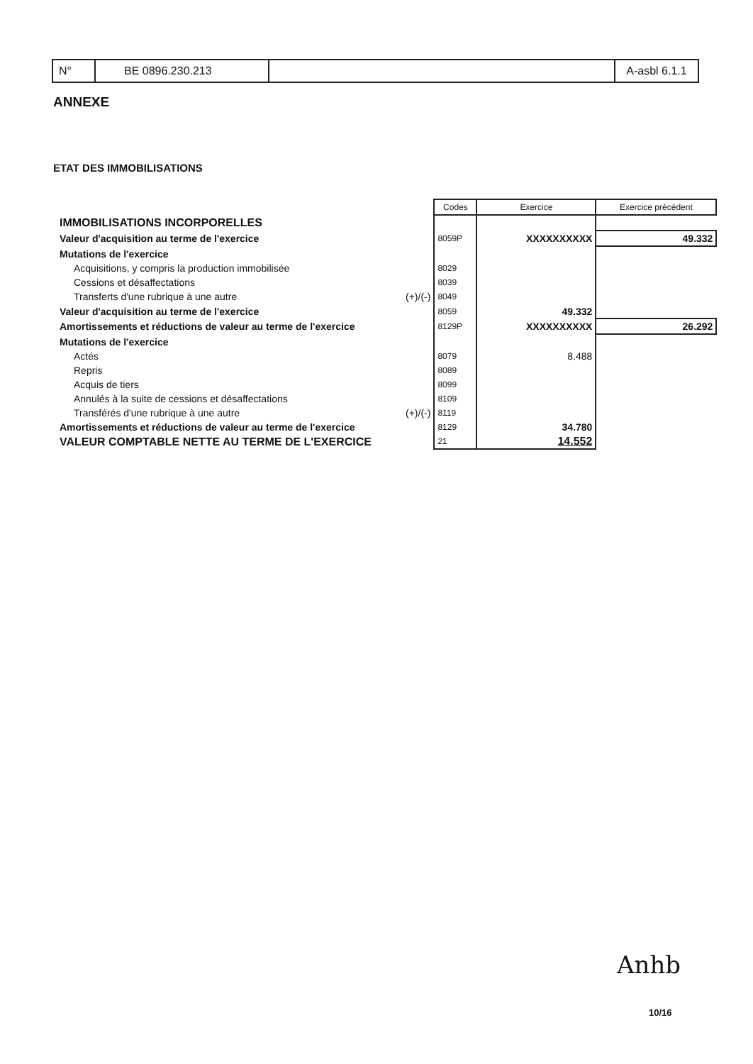| N° | BE 0896.230.213 | | A-asbl 6.1.1 |
ANNEXE
ETAT DES IMMOBILISATIONS
| | | Codes | Exercice | Exercice précédent |
| IMMOBILISATIONS INCORPORELLES | | | | |
| Valeur d'acquisition au terme de l'exercice | | 8059P | XXXXXXXXXX | 49.332 |
| Mutations de l'exercice | | | | |
| Acquisitions, y compris la production immobilisée | | 8029 | | |
| Cessions et désaffectations | | 8039 | | |
| Transferts d'une rubrique à une autre | (+)/(-) | 8049 | | |
| Valeur d'acquisition au terme de l'exercice | | 8059 | 49.332 | |
| Amortissements et réductions de valeur au terme de l'exercice | | 8129P | XXXXXXXXXX | 26.292 |
| Mutations de l'exercice | | | | |
| Actés | | 8079 | 8.488 | |
| Repris | | 8089 | | |
| Acquis de tiers | | 8099 | | |
| Annulés à la suite de cessions et désaffectations | | 8109 | | |
| Transférés d'une rubrique à une autre | (+)/(-) | 8119 | | |
| Amortissements et réductions de valeur au terme de l'exercice | | 8129 | 34.780 | |
| VALEUR COMPTABLE NETTE AU TERME DE L'EXERCICE | | 21 | 14.552 | |
Anhb
10/16